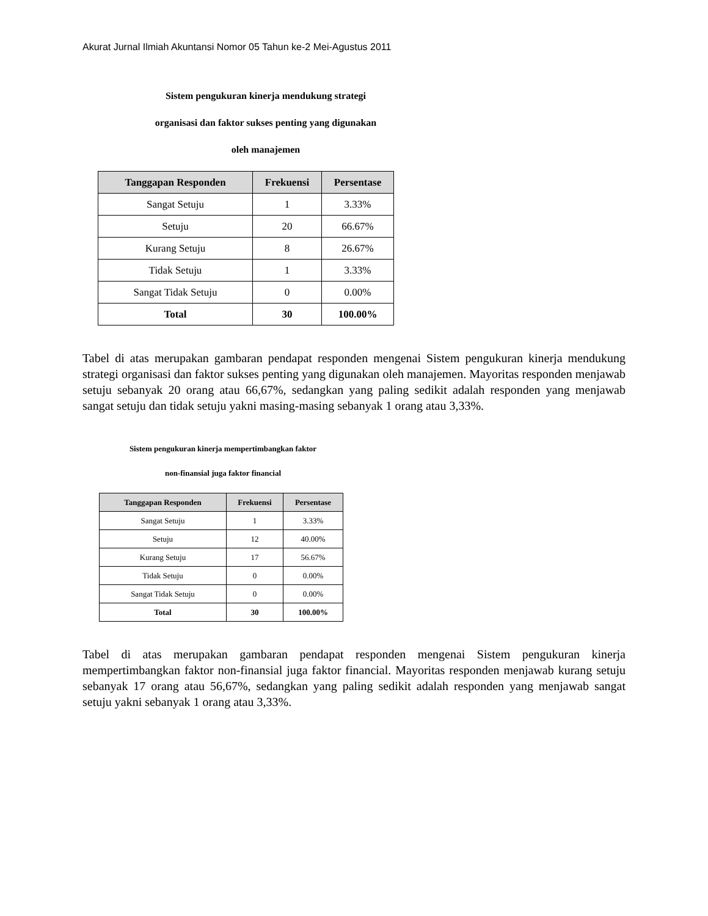Akurat Jurnal Ilmiah Akuntansi Nomor 05 Tahun ke-2 Mei-Agustus 2011
Sistem pengukuran kinerja mendukung strategi
organisasi dan faktor sukses penting yang digunakan
oleh manajemen
| Tanggapan Responden | Frekuensi | Persentase |
| --- | --- | --- |
| Sangat Setuju | 1 | 3.33% |
| Setuju | 20 | 66.67% |
| Kurang Setuju | 8 | 26.67% |
| Tidak Setuju | 1 | 3.33% |
| Sangat Tidak Setuju | 0 | 0.00% |
| Total | 30 | 100.00% |
Tabel di atas merupakan gambaran pendapat responden mengenai Sistem pengukuran kinerja mendukung strategi organisasi dan faktor sukses penting yang digunakan oleh manajemen. Mayoritas responden menjawab setuju sebanyak 20 orang atau 66,67%, sedangkan yang paling sedikit adalah responden yang menjawab sangat setuju dan tidak setuju yakni masing-masing sebanyak 1 orang atau 3,33%.
Sistem pengukuran kinerja mempertimbangkan faktor
non-finansial juga faktor financial
| Tanggapan Responden | Frekuensi | Persentase |
| --- | --- | --- |
| Sangat Setuju | 1 | 3.33% |
| Setuju | 12 | 40.00% |
| Kurang Setuju | 17 | 56.67% |
| Tidak Setuju | 0 | 0.00% |
| Sangat Tidak Setuju | 0 | 0.00% |
| Total | 30 | 100.00% |
Tabel di atas merupakan gambaran pendapat responden mengenai Sistem pengukuran kinerja mempertimbangkan faktor non-finansial juga faktor financial. Mayoritas responden menjawab kurang setuju sebanyak 17 orang atau 56,67%, sedangkan yang paling sedikit adalah responden yang menjawab sangat setuju yakni sebanyak 1 orang atau 3,33%.